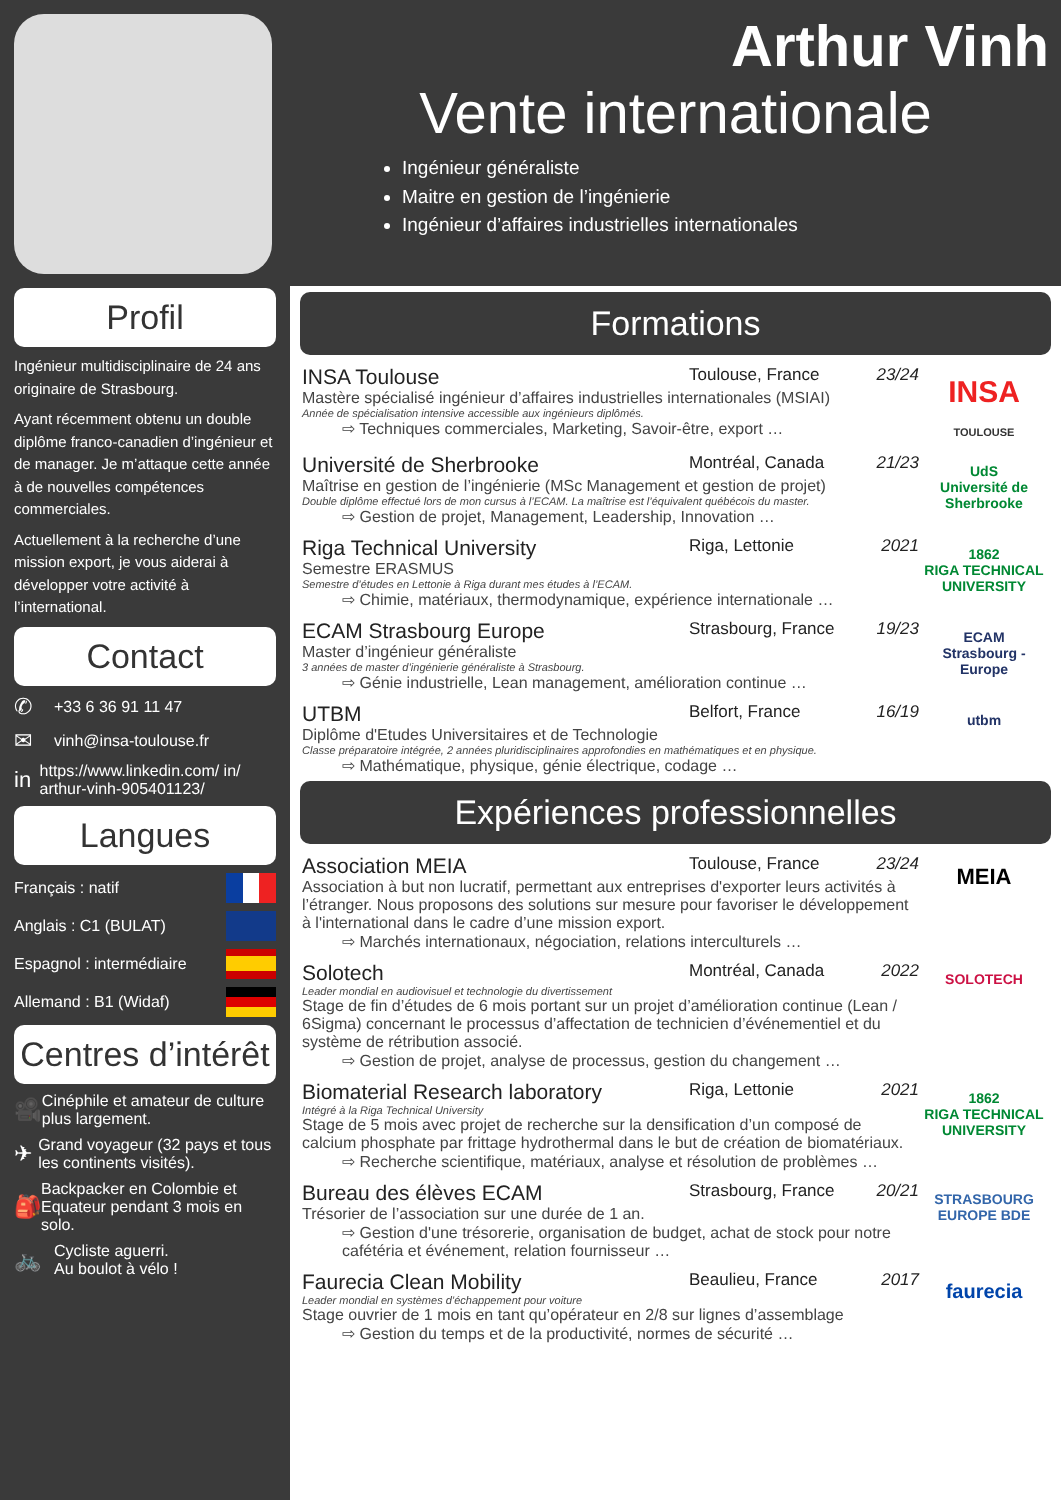Profil
Ingénieur multidisciplinaire de 24 ans originaire de Strasbourg.
Ayant récemment obtenu un double diplôme franco-canadien d’ingénieur et de manager. Je m’attaque cette année à de nouvelles compétences commerciales.
Actuellement à la recherche d’une mission export, je vous aiderai à développer votre activité à l’international.
Contact
✆ +33 6 36 91 11 47
✉ vinh@insa-toulouse.fr
in https://www.linkedin.com/ in/ arthur-vinh-905401123/
Langues
Français : natif
Anglais : C1 (BULAT)
Espagnol : intermédiaire
Allemand : B1 (Widaf)
Centres d’intérêt
🎥 Cinéphile et amateur de culture plus largement.
✈ Grand voyageur (32 pays et tous les continents visités).
🎒 Backpacker en Colombie et Equateur pendant 3 mois en solo.
🚲 Cycliste aguerri.
Au boulot à vélo !
Arthur Vinh
Vente internationale
Ingénieur généraliste
Maitre en gestion de l’ingénierie
Ingénieur d’affaires industrielles internationales
Formations
INSA Toulouse Toulouse, France 23/24
Mastère spécialisé ingénieur d’affaires industrielles internationales (MSIAI)
Année de spécialisation intensive accessible aux ingénieurs diplômés.
⇨ Techniques commerciales, Marketing, Savoir-être, export …
INSA
TOULOUSE
Université de Sherbrooke Montréal, Canada 21/23
Maîtrise en gestion de l’ingénierie (MSc Management et gestion de projet)
Double diplôme effectué lors de mon cursus à l’ECAM. La maîtrise est l’équivalent québécois du master.
⇨ Gestion de projet, Management, Leadership, Innovation …
UdS
Université de Sherbrooke
Riga Technical University Riga, Lettonie 2021
Semestre ERASMUS
Semestre d’études en Lettonie à Riga durant mes études à l’ECAM.
⇨ Chimie, matériaux, thermodynamique, expérience internationale …
1862
RIGA TECHNICAL UNIVERSITY
ECAM Strasbourg Europe Strasbourg, France 19/23
Master d’ingénieur généraliste
3 années de master d’ingénierie généraliste à Strasbourg.
⇨ Génie industrielle, Lean management, amélioration continue …
ECAM
Strasbourg - Europe
UTBM Belfort, France 16/19
Diplôme d'Etudes Universitaires et de Technologie
Classe préparatoire intégrée, 2 années pluridisciplinaires approfondies en mathématiques et en physique.
⇨ Mathématique, physique, génie électrique, codage …
utbm
Expériences professionnelles
Association MEIA Toulouse, France 23/24
Association à but non lucratif, permettant aux entreprises d'exporter leurs activités à l’étranger. Nous proposons des solutions sur mesure pour favoriser le développement à l'international dans le cadre d’une mission export.
⇨ Marchés internationaux, négociation, relations interculturels …
MEIA
Solotech Montréal, Canada 2022
Leader mondial en audiovisuel et technologie du divertissement
Stage de fin d’études de 6 mois portant sur un projet d’amélioration continue (Lean / 6Sigma) concernant le processus d’affectation de technicien d’événementiel et du système de rétribution associé.
⇨ Gestion de projet, analyse de processus, gestion du changement …
SOLOTECH
Biomaterial Research laboratory Riga, Lettonie 2021
Intégré à la Riga Technical University
Stage de 5 mois avec projet de recherche sur la densification d’un composé de calcium phosphate par frittage hydrothermal dans le but de création de biomatériaux.
⇨ Recherche scientifique, matériaux, analyse et résolution de problèmes …
1862
RIGA TECHNICAL UNIVERSITY
Bureau des élèves ECAM Strasbourg, France 20/21
Trésorier de l’association sur une durée de 1 an.
⇨ Gestion d'une trésorerie, organisation de budget, achat de stock pour notre cafétéria et événement, relation fournisseur …
STRASBOURG EUROPE BDE
Faurecia Clean Mobility Beaulieu, France 2017
Leader mondial en systèmes d’échappement pour voiture
Stage ouvrier de 1 mois en tant qu’opérateur en 2/8 sur lignes d’assemblage
⇨ Gestion du temps et de la productivité, normes de sécurité …
faurecia